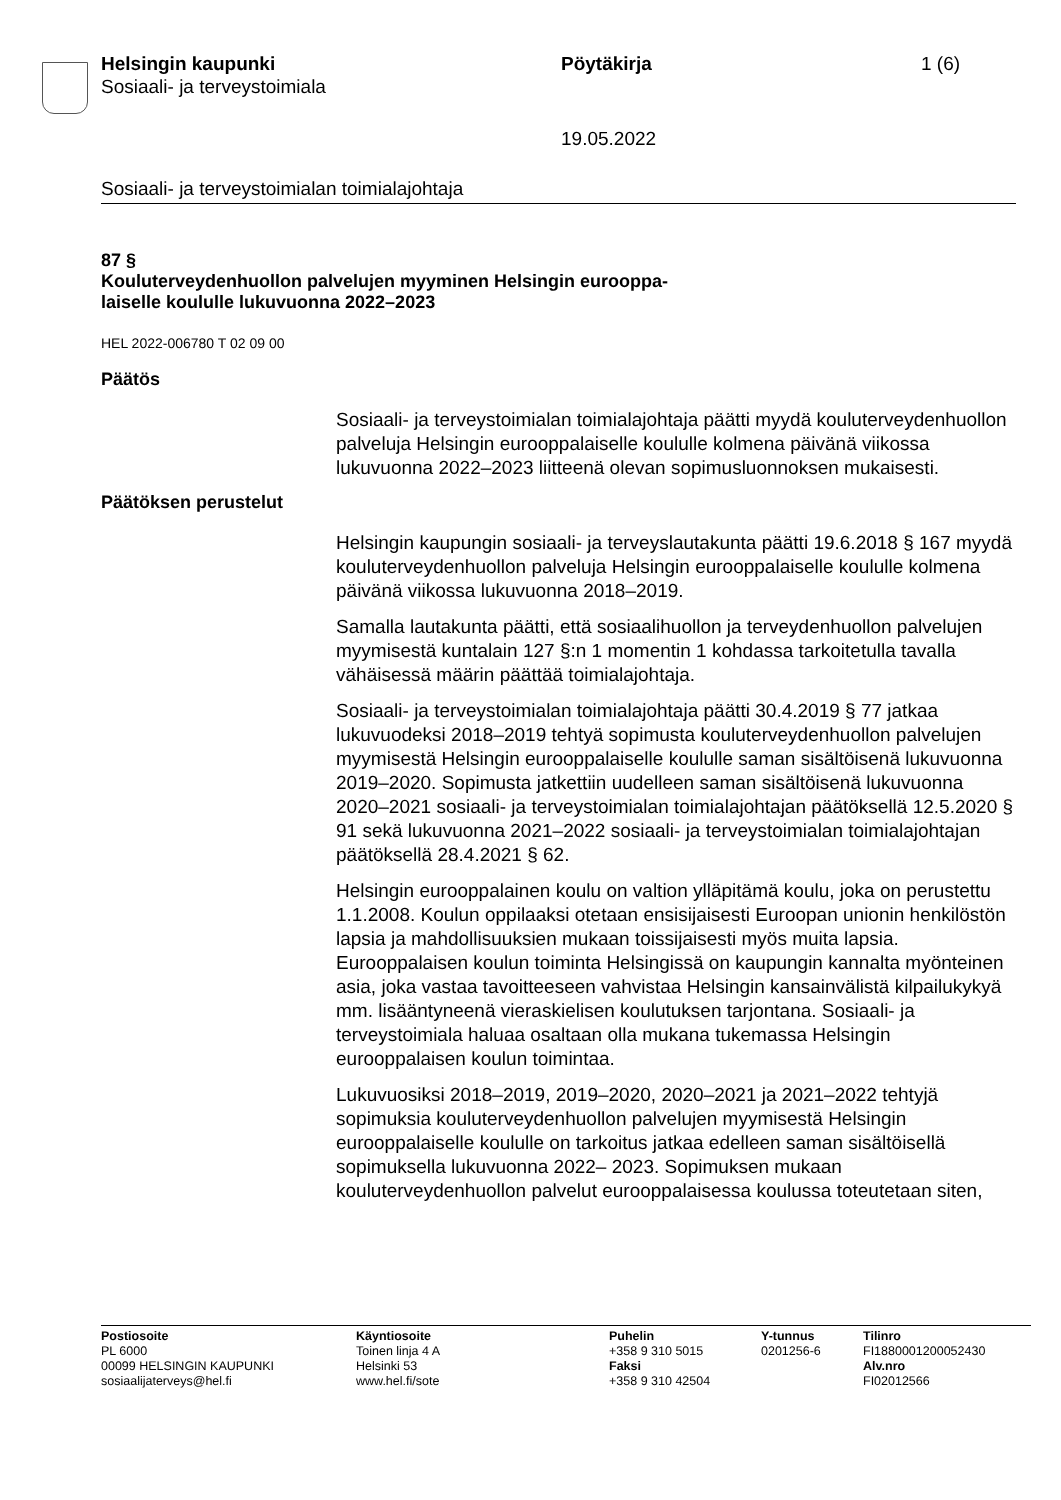Helsingin kaupunki
Sosiaali- ja terveystoimiala
Pöytäkirja 1 (6)
19.05.2022
Sosiaali- ja terveystoimialan toimialajohtaja
87 §
Kouluterveydenhuollon palvelujen myyminen Helsingin eurooppa-
laiselle koululle lukuvuonna 2022–2023
HEL 2022-006780 T 02 09 00
Päätös
Sosiaali- ja terveystoimialan toimialajohtaja päätti myydä kouluterveydenhuollon palveluja Helsingin eurooppalaiselle koululle kolmena päivänä viikossa lukuvuonna 2022–2023 liitteenä olevan sopimusluonnoksen mukaisesti.
Päätöksen perustelut
Helsingin kaupungin sosiaali- ja terveyslautakunta päätti 19.6.2018 § 167 myydä kouluterveydenhuollon palveluja Helsingin eurooppalaiselle koululle kolmena päivänä viikossa lukuvuonna 2018–2019.
Samalla lautakunta päätti, että sosiaalihuollon ja terveydenhuollon palvelujen myymisestä kuntalain 127 §:n 1 momentin 1 kohdassa tarkoitetulla tavalla vähäisessä määrin päättää toimialajohtaja.
Sosiaali- ja terveystoimialan toimialajohtaja päätti 30.4.2019 § 77 jatkaa lukuvuodeksi 2018–2019 tehtyä sopimusta kouluterveydenhuollon palvelujen myymisestä Helsingin eurooppalaiselle koululle saman sisältöisenä lukuvuonna 2019–2020. Sopimusta jatkettiin uudelleen saman sisältöisenä lukuvuonna 2020–2021 sosiaali- ja terveystoimialan toimialajohtajan päätöksellä 12.5.2020 § 91 sekä lukuvuonna 2021–2022 sosiaali- ja terveystoimialan toimialajohtajan päätöksellä 28.4.2021 § 62.
Helsingin eurooppalainen koulu on valtion ylläpitämä koulu, joka on perustettu 1.1.2008. Koulun oppilaaksi otetaan ensisijaisesti Euroopan unionin henkilöstön lapsia ja mahdollisuuksien mukaan toissijaisesti myös muita lapsia. Eurooppalaisen koulun toiminta Helsingissä on kaupungin kannalta myönteinen asia, joka vastaa tavoitteeseen vahvistaa Helsingin kansainvälistä kilpailukykyä mm. lisääntyneenä vieraskielisen koulutuksen tarjontana. Sosiaali- ja terveystoimiala haluaa osaltaan olla mukana tukemassa Helsingin eurooppalaisen koulun toimintaa.
Lukuvuosiksi 2018–2019, 2019–2020, 2020–2021 ja 2021–2022 tehtyjä sopimuksia kouluterveydenhuollon palvelujen myymisestä Helsingin eurooppalaiselle koululle on tarkoitus jatkaa edelleen saman sisältöisellä sopimuksella lukuvuonna 2022– 2023. Sopimuksen mukaan kouluterveydenhuollon palvelut eurooppalaisessa koulussa toteutetaan siten,
Postiosoite
PL 6000
00099 HELSINGIN KAUPUNKI
sosiaalijaterveys@hel.fi
Käyntiosoite
Toinen linja 4 A
Helsinki 53
www.hel.fi/sote
Puhelin
+358 9 310 5015
Faksi
+358 9 310 42504
Y-tunnus
0201256-6
Tilinro
FI1880001200052430
Alv.nro
FI02012566